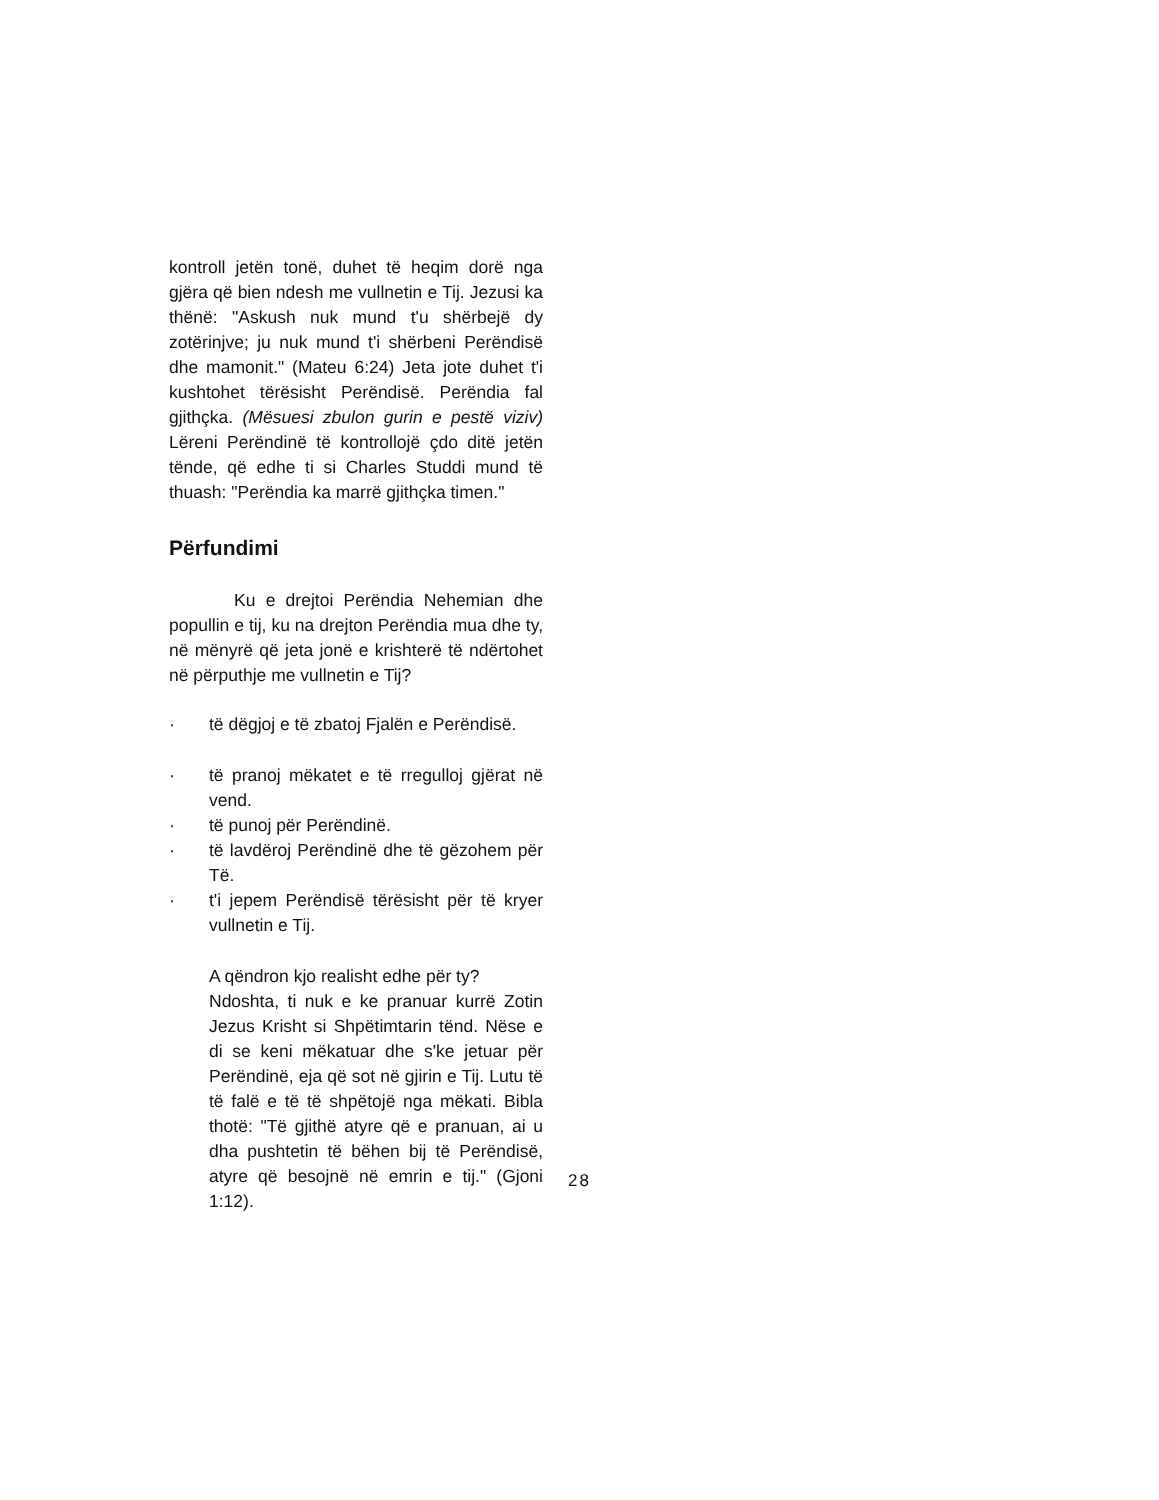kontroll jetën tonë, duhet të heqim dorë nga gjëra që bien ndesh me vullnetin e Tij. Jezusi ka thënë: "Askush nuk mund t'u shërbejë dy zotërinjve; ju nuk mund t'i shërbeni Perëndisë dhe mamonit." (Mateu 6:24) Jeta jote duhet t'i kushtohet tërësisht Perëndisë. Perëndia fal gjithçka. (Mësuesi zbulon gurin e pestë viziv) Lëreni Perëndinë të kontrollojë çdo ditë jetën tënde, që edhe ti si Charles Studdi mund të thuash: "Perëndia ka marrë gjithçka timen."
Përfundimi
Ku e drejtoi Perëndia Nehemian dhe popullin e tij, ku na drejton Perëndia mua dhe ty, në mënyrë që jeta jonë e krishterë të ndërtohet në përputhje me vullnetin e Tij?
· të dëgjoj e të zbatoj Fjalën e Perëndisë.
· të pranoj mëkatet e të rregulloj gjërat në vend.
· të punoj për Perëndinë.
· të lavdëroj Perëndinë dhe të gëzohem për Të.
· t'i jepem Perëndisë tërësisht për të kryer vullnetin e Tij.
A qëndron kjo realisht edhe për ty?
Ndoshta, ti nuk e ke pranuar kurrë Zotin Jezus Krisht si Shpëtimtarin tënd. Nëse e di se keni mëkatuar dhe s'ke jetuar për Perëndinë, eja që sot në gjirin e Tij. Lutu të të falë e të të shpëtojë nga mëkati. Bibla thotë: "Të gjithë atyre që e pranuan, ai u dha pushtetin të bëhen bij të Perëndisë, atyre që besojnë në emrin e tij." (Gjoni 1:12).
28